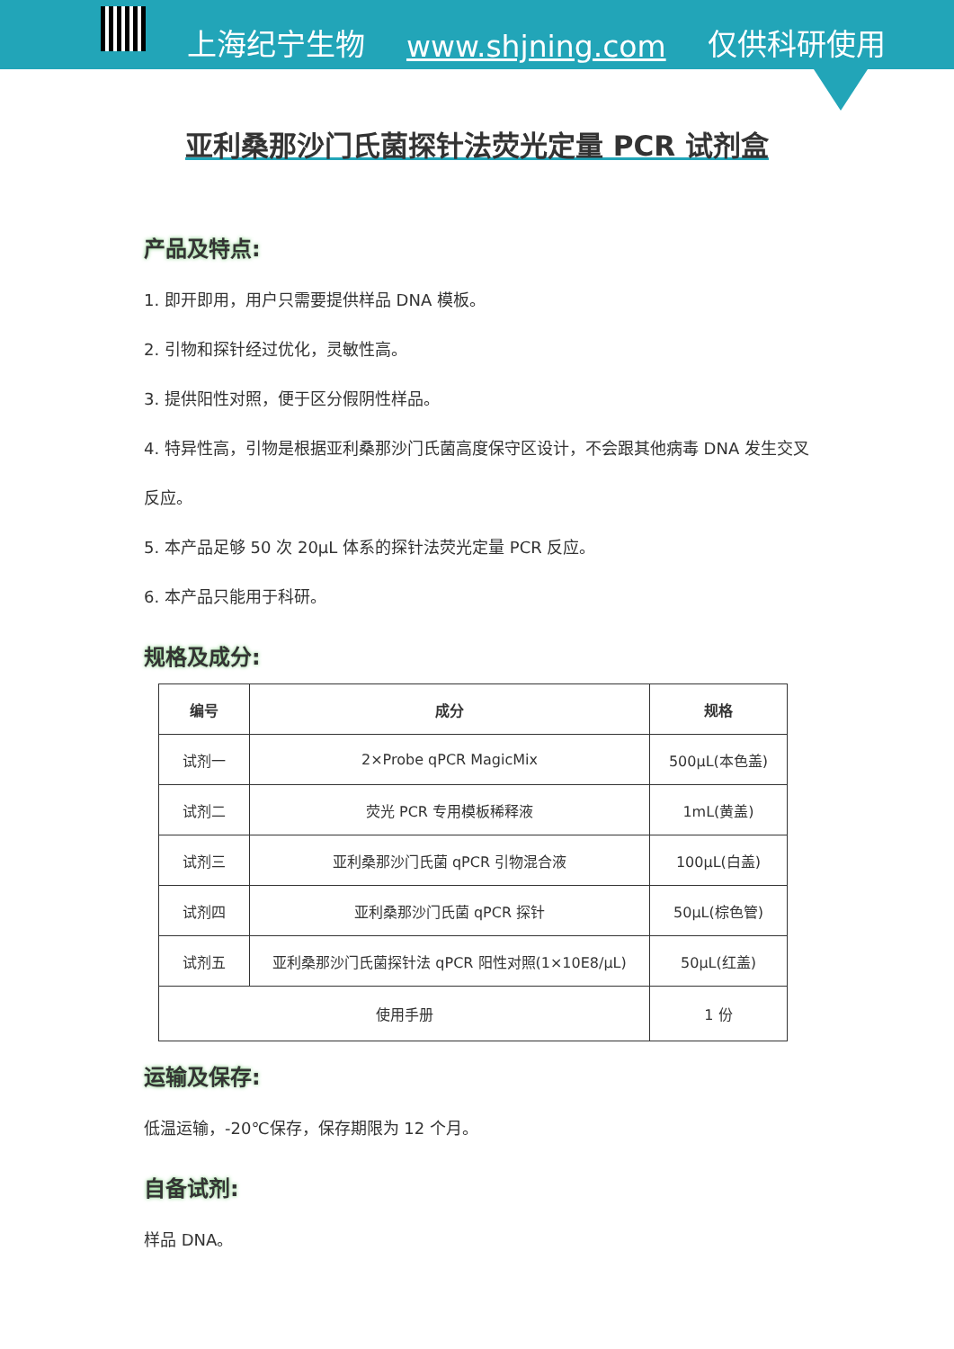上海纪宁生物 www.shjning.com 仅供科研使用
亚利桑那沙门氏菌探针法荧光定量 PCR 试剂盒
产品及特点:
1. 即开即用，用户只需要提供样品 DNA 模板。
2. 引物和探针经过优化，灵敏性高。
3. 提供阳性对照，便于区分假阴性样品。
4. 特异性高，引物是根据亚利桑那沙门氏菌高度保守区设计，不会跟其他病毒 DNA 发生交叉反应。
5. 本产品足够 50 次 20μL 体系的探针法荧光定量 PCR 反应。
6. 本产品只能用于科研。
规格及成分:
| 编号 | 成分 | 规格 |
| --- | --- | --- |
| 试剂一 | 2×Probe qPCR MagicMix | 500μL(本色盖) |
| 试剂二 | 荧光 PCR 专用模板稀释液 | 1mL(黄盖) |
| 试剂三 | 亚利桑那沙门氏菌 qPCR 引物混合液 | 100μL(白盖) |
| 试剂四 | 亚利桑那沙门氏菌 qPCR 探针 | 50μL(棕色管) |
| 试剂五 | 亚利桑那沙门氏菌探针法 qPCR 阳性对照(1×10E8/μL) | 50μL(红盖) |
| 使用手册 | | 1 份 |
运输及保存:
低温运输，-20℃保存，保存期限为 12 个月。
自备试剂:
样品 DNA。